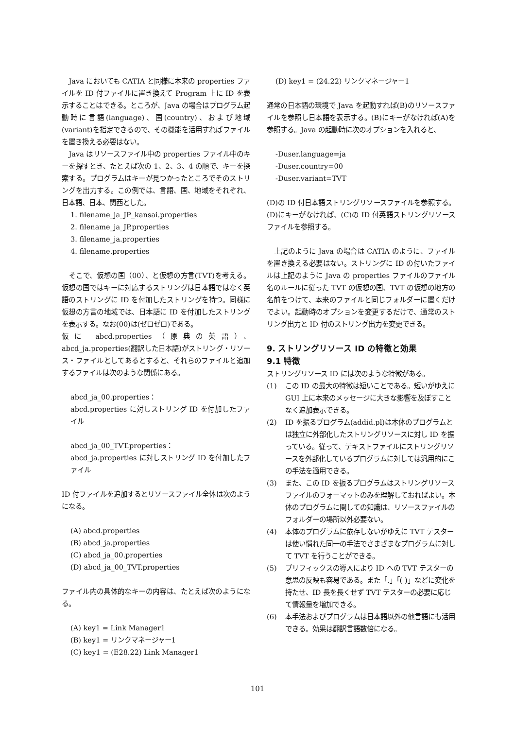Java においても CATIA と同様に本来の properties ファイルを ID 付ファイルに置き換えて Program 上に ID を表示することはできる。ところが、Java の場合はプログラム起動時に言語(language)、国(country)、および地域(variant)を指定できるので、その機能を活用すればファイルを置き換える必要はない。
Java はリソースファイル中の properties ファイル中のキーを探すとき、たとえば次の 1、2、3、4 の順で、キーを探索する。プログラムはキーが見つかったところでそのストリングを出力する。この例では、言語、国、地域をそれぞれ、日本語、日本、関西とした。
1. filename_ja_JP_kansai.properties
2. filename_ja_JP.properties
3. filename_ja.properties
4. filename.properties
そこで、仮想の国（00）、と仮想の方言(TVT)を考える。仮想の国ではキーに対応するストリングは日本語ではなく英語のストリングに ID を付加したストリングを持つ。同様に仮想の方言の地域では、日本語に ID を付加したストリングを表示する。なお(00)は(ゼロゼロ)である。
仮に abcd.properties（原典の英語）、abcd_ja.properties(翻訳した日本語)がストリング・リソース・ファイルとしてあるとすると、それらのファイルと追加するファイルは次のような関係にある。
abcd_ja_00.properties：
abcd.properties に対しストリング ID を付加したファイル
abcd_ja_00_TVT.properties：
abcd_ja.properties に対しストリング ID を付加したファイル
ID 付ファイルを追加するとリソースファイル全体は次のようになる。
(A) abcd.properties
(B) abcd_ja.properties
(C) abcd_ja_00.properties
(D) abcd_ja_00_TVT.properties
ファイル内の具体的なキーの内容は、たとえば次のようになる。
(A) key1 = Link Manager1
(B) key1 = リンクマネージャー1
(C) key1 = (E28.22) Link Manager1
(D) key1 = (24.22) リンクマネージャー1
通常の日本語の環境で Java を起動すれば(B)のリソースファイルを参照し日本語を表示する。(B)にキーがなければ(A)を参照する。Java の起動時に次のオプションを入れると、
-Duser.language=ja
-Duser.country=00
-Duser.variant=TVT
(D)の ID 付日本語ストリングリソースファイルを参照する。(D)にキーがなければ、(C)の ID 付英語ストリングリソースファイルを参照する。
上記のように Java の場合は CATIA のように、ファイルを置き換える必要はない。ストリングに ID の付いたファイルは上記のように Java の properties ファイルのファイル名のルールに従った TVT の仮想の国、TVT の仮想の地方の名前をつけて、本来のファイルと同じフォルダーに置くだけでよい。起動時のオプションを変更するだけで、通常のストリング出力と ID 付のストリング出力を変更できる。
9. ストリングリソース ID の特徴と効果
9.1 特徴
ストリングリソース ID には次のような特徴がある。
(1) この ID の最大の特徴は短いことである。短いがゆえに GUI 上に本来のメッセージに大きな影響を及ぼすことなく追加表示できる。
(2) ID を振るプログラム(addid.pl)は本体のプログラムとは独立に外部化したストリングリソースに対し ID を振っている。従って、テキストファイルにストリングリソースを外部化しているプログラムに対しては汎用的にこの手法を適用できる。
(3) また、この ID を振るプログラムはストリングリソースファイルのフォーマットのみを理解しておればよい。本体のプログラムに関しての知識は、リソースファイルのフォルダーの場所以外必要ない。
(4) 本体のプログラムに依存しないがゆえに TVT テスターは使い慣れた同一の手法でさまざまなプログラムに対して TVT を行うことができる。
(5) プリフィックスの導入により ID への TVT テスターの意思の反映も容易である。また「.」「( )」などに変化を持たせ、ID 長を長くせず TVT テスターの必要に応じて情報量を増加できる。
(6) 本手法およびプログラムは日本語以外の他言語にも活用できる。効果は翻訳言語数倍になる。
101